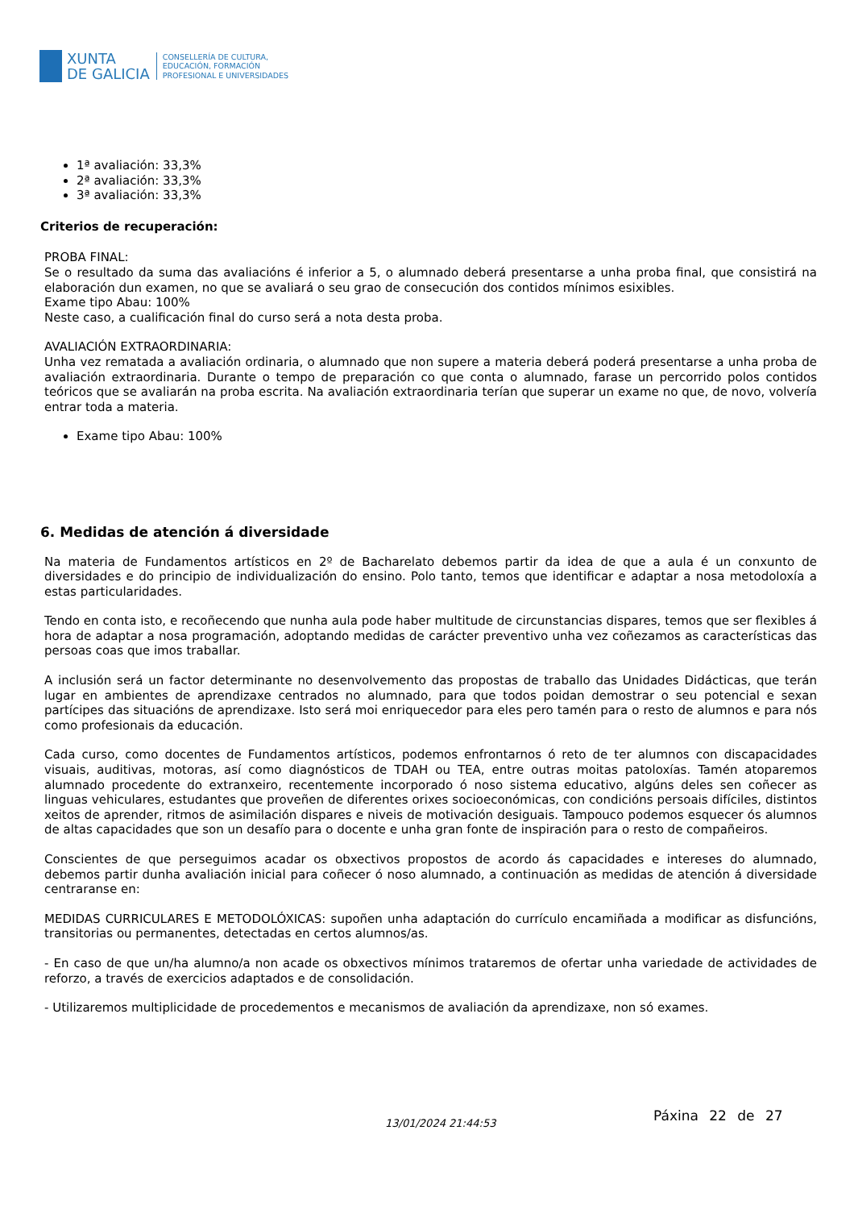XUNTA
DE GALICIA
CONSELLERÍA DE CULTURA,
EDUCACIÓN, FORMACIÓN
PROFESIONAL E UNIVERSIDADES
1ª avaliación: 33,3%
2ª avaliación: 33,3%
3ª avaliación: 33,3%
Criterios de recuperación:
PROBA FINAL:
Se o resultado da suma das avaliacións é inferior a 5, o alumnado deberá presentarse a unha proba final, que consistirá na elaboración dun examen, no que se avaliará o seu grao de consecución dos contidos mínimos esixibles.
Exame tipo Abau: 100%
Neste caso, a cualificación final do curso será a nota desta proba.
AVALIACIÓN EXTRAORDINARIA:
Unha vez rematada a avaliación ordinaria, o alumnado que non supere a materia deberá poderá presentarse a unha proba de avaliación extraordinaria. Durante o tempo de preparación co que conta o alumnado, farase un percorrido polos contidos teóricos que se avaliarán na proba escrita. Na avaliación extraordinaria terían que superar un exame no que, de novo, volvería entrar toda a materia.
Exame tipo Abau: 100%
6. Medidas de atención á diversidade
Na materia de Fundamentos artísticos en 2º de Bacharelato debemos partir da idea de que a aula é un conxunto de diversidades e do principio de individualización do ensino. Polo tanto, temos que identificar e adaptar a nosa metodoloxía a estas particularidades.
Tendo en conta isto, e recoñecendo que nunha aula pode haber multitude de circunstancias dispares, temos que ser flexibles á hora de adaptar a nosa programación, adoptando medidas de carácter preventivo unha vez coñezamos as características das persoas coas que imos traballar.
A inclusión será un factor determinante no desenvolvemento das propostas de traballo das Unidades Didácticas, que terán lugar en ambientes de aprendizaxe centrados no alumnado, para que todos poidan demostrar o seu potencial e sexan partícipes das situacións de aprendizaxe. Isto será moi enriquecedor para eles pero tamén para o resto de alumnos e para nós como profesionais da educación.
Cada curso, como docentes de Fundamentos artísticos, podemos enfrontarnos ó reto de ter alumnos con discapacidades visuais, auditivas, motoras, así como diagnósticos de TDAH ou TEA, entre outras moitas patoloxías. Tamén atoparemos alumnado procedente do extranxeiro, recentemente incorporado ó noso sistema educativo, algúns deles sen coñecer as linguas vehiculares, estudantes que proveñen de diferentes orixes socioeconómicas, con condicións persoais difíciles, distintos xeitos de aprender, ritmos de asimilación dispares e niveis de motivación desiguais. Tampouco podemos esquecer ós alumnos de altas capacidades que son un desafío para o docente e unha gran fonte de inspiración para o resto de compañeiros.
Conscientes de que perseguimos acadar os obxectivos propostos de acordo ás capacidades e intereses do alumnado, debemos partir dunha avaliación inicial para coñecer ó noso alumnado, a continuación as medidas de atención á diversidade centraranse en:
MEDIDAS CURRICULARES E METODOLÓXICAS: supoñen unha adaptación do currículo encamiñada a modificar as disfuncións, transitorias ou permanentes, detectadas en certos alumnos/as.
- En caso de que un/ha alumno/a non acade os obxectivos mínimos trataremos de ofertar unha variedade de actividades de reforzo, a través de exercicios adaptados e de consolidación.
- Utilizaremos multiplicidade de procedementos e mecanismos de avaliación da aprendizaxe, non só exames.
13/01/2024 21:44:53 Páxina 22 de 27